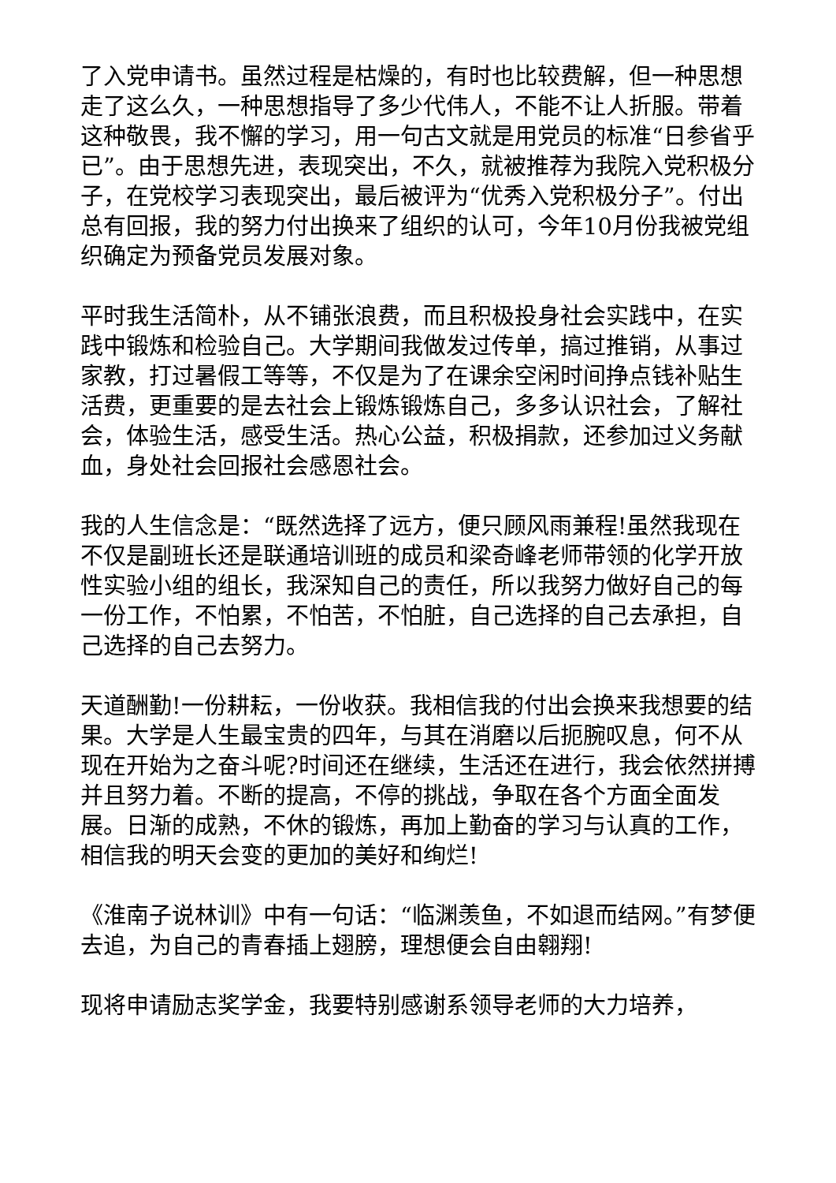了入党申请书。虽然过程是枯燥的，有时也比较费解，但一种思想走了这么久，一种思想指导了多少代伟人，不能不让人折服。带着这种敬畏，我不懈的学习，用一句古文就是用党员的标准“日参省乎已”。由于思想先进，表现突出，不久，就被推荐为我院入党积极分子，在党校学习表现突出，最后被评为“优秀入党积极分子”。付出总有回报，我的努力付出换来了组织的认可，今年10月份我被党组织确定为预备党员发展对象。
平时我生活简朴，从不铺张浪费，而且积极投身社会实践中，在实践中锻炼和检验自己。大学期间我做发过传单，搞过推销，从事过家教，打过暑假工等等，不仅是为了在课余空闲时间挣点钱补贴生活费，更重要的是去社会上锻炼锻炼自己，多多认识社会，了解社会，体验生活，感受生活。热心公益，积极捐款，还参加过义务献血，身处社会回报社会感恩社会。
我的人生信念是：“既然选择了远方，便只顾风雨兼程!虽然我现在不仅是副班长还是联通培训班的成员和梁奇峰老师带领的化学开放性实验小组的组长，我深知自己的责任，所以我努力做好自己的每一份工作，不怕累，不怕苦，不怕脏，自己选择的自己去承担，自己选择的自己去努力。
天道酬勤!一份耕耘，一份收获。我相信我的付出会换来我想要的结果。大学是人生最宝贵的四年，与其在消磨以后扼腕叹息，何不从现在开始为之奋斗呢?时间还在继续，生活还在进行，我会依然拼搏并且努力着。不断的提高，不停的挑战，争取在各个方面全面发展。日渐的成熟，不休的锻炼，再加上勤奋的学习与认真的工作，相信我的明天会变的更加的美好和绚烂!
《淮南子说林训》中有一句话：“临渊羡鱼，不如退而结网。”有梦便去追，为自己的青春插上翅膀，理想便会自由翱翔!
现将申请励志奖学金，我要特别感谢系领导老师的大力培养，